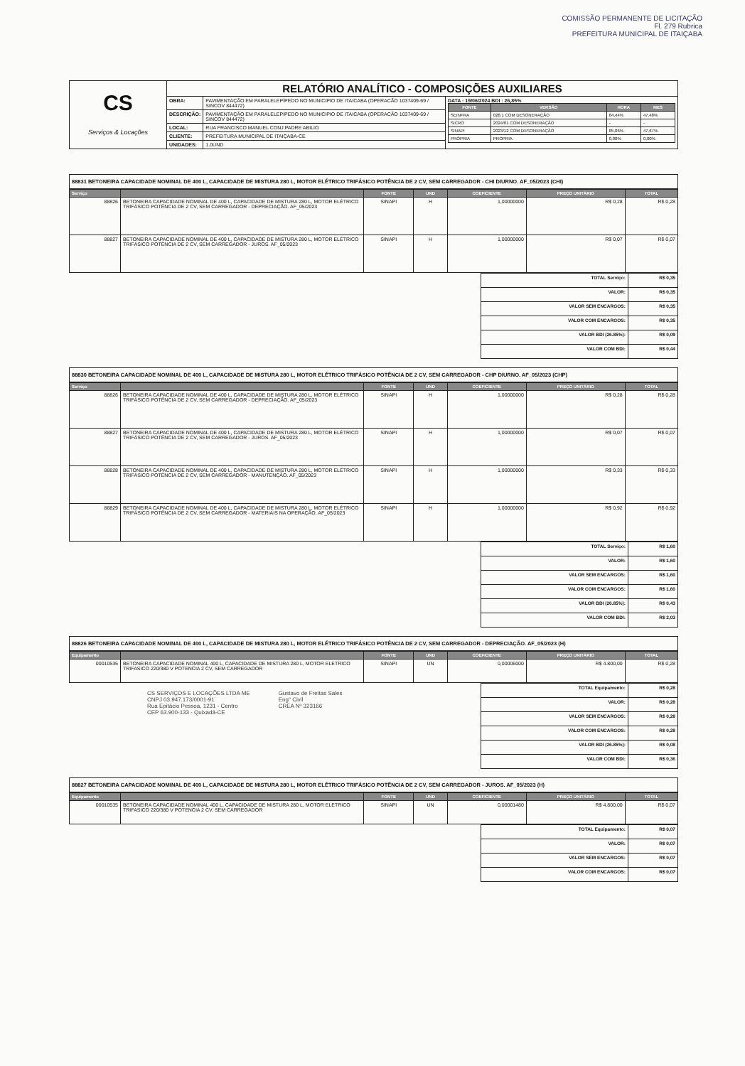COMISSÃO PERMANENTE DE LICITAÇÃO
Fl. 279 Rubrica
PREFEITURA MUNICIPAL DE ITAIÇABA
| CS Serviços & Locações | RELATÓRIO ANALÍTICO - COMPOSIÇÕES AUXILIARES | | |
| | OBRA: | PAVIMENTAÇÃO EM PARALELEPÍPEDO NO MUNICIPIO DE ITAICABA (OPERACÃO 1037409-69 / SINCOV 844472) | DATA : 19/06/2024 BDI : 26,85% / FONTE / VERSÃO / HORA / MES / / --- / --- / --- / --- / / SEINFRA / 028.1 COM DESONERAÇÃO / 84,44% / 47,48% / / SICRO / 2024/01 COM DESONERAÇÃO / - / - / / SINAPI / 2023/12 COM DESONERAÇÃO / 85,06% / 47,67% / / PRÓPRIA / PROPRIA / 0,00% / 0,00% / |
| | DESCRIÇÃO: | PAVIMENTAÇÃO EM PARALELEPÍPEDO NO MUNICIPIO DE ITAICABA (OPERACÃO 1037409-69 / SINCOV 844472) | |
| | LOCAL: | RUA FRANCISCO MANUEL CONJ PADRE ABILIO | |
| | CLIENTE: | PREFEITURA MUNICIPAL DE ITAIÇABA-CE | |
| | UNIDADES: | 1.0UND | |
88831 BETONEIRA CAPACIDADE NOMINAL DE 400 L, CAPACIDADE DE MISTURA 280 L, MOTOR ELÉTRICO TRIFÁSICO POTÊNCIA DE 2 CV, SEM CARREGADOR - CHI DIURNO. AF_05/2023 (CHI)
| Serviço | | FONTE | UND | COEFICIENTE | PREÇO UNITÁRIO | TOTAL |
| --- | --- | --- | --- | --- | --- | --- |
| 88826 | BETONEIRA CAPACIDADE NOMINAL DE 400 L, CAPACIDADE DE MISTURA 280 L, MOTOR ELÉTRICO TRIFÁSICO POTÊNCIA DE 2 CV, SEM CARREGADOR - DEPRECIAÇÃO. AF_05/2023 | SINAPI | H | 1,00000000 | R$ 0,28 | R$ 0,28 |
| 88827 | BETONEIRA CAPACIDADE NOMINAL DE 400 L, CAPACIDADE DE MISTURA 280 L, MOTOR ELÉTRICO TRIFÁSICO POTÊNCIA DE 2 CV, SEM CARREGADOR - JUROS. AF_05/2023 | SINAPI | H | 1,00000000 | R$ 0,07 | R$ 0,07 |
| TOTAL Serviço: | R$ 0,35 |
| VALOR: | R$ 0,35 |
| VALOR SEM ENCARGOS: | R$ 0,35 |
| VALOR COM ENCARGOS: | R$ 0,35 |
| VALOR BDI (26.85%): | R$ 0,09 |
| VALOR COM BDI: | R$ 0,44 |
88830 BETONEIRA CAPACIDADE NOMINAL DE 400 L, CAPACIDADE DE MISTURA 280 L, MOTOR ELÉTRICO TRIFÁSICO POTÊNCIA DE 2 CV, SEM CARREGADOR - CHP DIURNO. AF_05/2023 (CHP)
| Serviço | | FONTE | UND | COEFICIENTE | PREÇO UNITÁRIO | TOTAL |
| --- | --- | --- | --- | --- | --- | --- |
| 88826 | BETONEIRA CAPACIDADE NOMINAL DE 400 L, CAPACIDADE DE MISTURA 280 L, MOTOR ELÉTRICO TRIFÁSICO POTÊNCIA DE 2 CV, SEM CARREGADOR - DEPRECIAÇÃO. AF_05/2023 | SINAPI | H | 1,00000000 | R$ 0,28 | R$ 0,28 |
| 88827 | BETONEIRA CAPACIDADE NOMINAL DE 400 L, CAPACIDADE DE MISTURA 280 L, MOTOR ELÉTRICO TRIFÁSICO POTÊNCIA DE 2 CV, SEM CARREGADOR - JUROS. AF_05/2023 | SINAPI | H | 1,00000000 | R$ 0,07 | R$ 0,07 |
| 88828 | BETONEIRA CAPACIDADE NOMINAL DE 400 L, CAPACIDADE DE MISTURA 280 L, MOTOR ELÉTRICO TRIFÁSICO POTÊNCIA DE 2 CV, SEM CARREGADOR - MANUTENÇÃO. AF_05/2023 | SINAPI | H | 1,00000000 | R$ 0,33 | R$ 0,33 |
| 88829 | BETONEIRA CAPACIDADE NOMINAL DE 400 L, CAPACIDADE DE MISTURA 280 L, MOTOR ELÉTRICO TRIFÁSICO POTÊNCIA DE 2 CV, SEM CARREGADOR - MATERIAIS NA OPERAÇÃO. AF_05/2023 | SINAPI | H | 1,00000000 | R$ 0,92 | R$ 0,92 |
| TOTAL Serviço: | R$ 1,60 |
| VALOR: | R$ 1,60 |
| VALOR SEM ENCARGOS: | R$ 1,60 |
| VALOR COM ENCARGOS: | R$ 1,60 |
| VALOR BDI (26.85%): | R$ 0,43 |
| VALOR COM BDI: | R$ 2,03 |
88826 BETONEIRA CAPACIDADE NOMINAL DE 400 L, CAPACIDADE DE MISTURA 280 L, MOTOR ELÉTRICO TRIFÁSICO POTÊNCIA DE 2 CV, SEM CARREGADOR - DEPRECIAÇÃO. AF_05/2023 (H)
| Equipamento | | FONTE | UND | COEFICIENTE | PREÇO UNITÁRIO | TOTAL |
| --- | --- | --- | --- | --- | --- | --- |
| 00010535 | BETONEIRA CAPACIDADE NOMINAL 400 L, CAPACIDADE DE MISTURA 280 L, MOTOR ELETRICO TRIFASICO 220/380 V POTENCIA 2 CV, SEM CARREGADOR | SINAPI | UN | 0,00006000 | R$ 4.800,00 | R$ 0,28 |
CS SERVIÇOS E LOCAÇÕES LTDA ME
CNPJ 03.947.173/0001-91
Rua Epitácio Pessoa, 1231 - Centro
CEP 63.900-133 - Quixadá-CE
Gustavo de Freitas Sales
Eng° Civil
CREA Nº 323166
| TOTAL Equipamento: | R$ 0,28 |
| VALOR: | R$ 0,28 |
| VALOR SEM ENCARGOS: | R$ 0,28 |
| VALOR COM ENCARGOS: | R$ 0,28 |
| VALOR BDI (26.85%): | R$ 0,08 |
| VALOR COM BDI: | R$ 0,36 |
88827 BETONEIRA CAPACIDADE NOMINAL DE 400 L, CAPACIDADE DE MISTURA 280 L, MOTOR ELÉTRICO TRIFÁSICO POTÊNCIA DE 2 CV, SEM CARREGADOR - JUROS. AF_05/2023 (H)
| Equipamento | | FONTE | UND | COEFICIENTE | PREÇO UNITÁRIO | TOTAL |
| --- | --- | --- | --- | --- | --- | --- |
| 00010535 | BETONEIRA CAPACIDADE NOMINAL 400 L, CAPACIDADE DE MISTURA 280 L, MOTOR ELETRICO TRIFASICO 220/380 V POTENCIA 2 CV, SEM CARREGADOR | SINAPI | UN | 0,00001480 | R$ 4.800,00 | R$ 0,07 |
| TOTAL Equipamento: | R$ 0,07 |
| VALOR: | R$ 0,07 |
| VALOR SEM ENCARGOS: | R$ 0,07 |
| VALOR COM ENCARGOS: | R$ 0,07 |